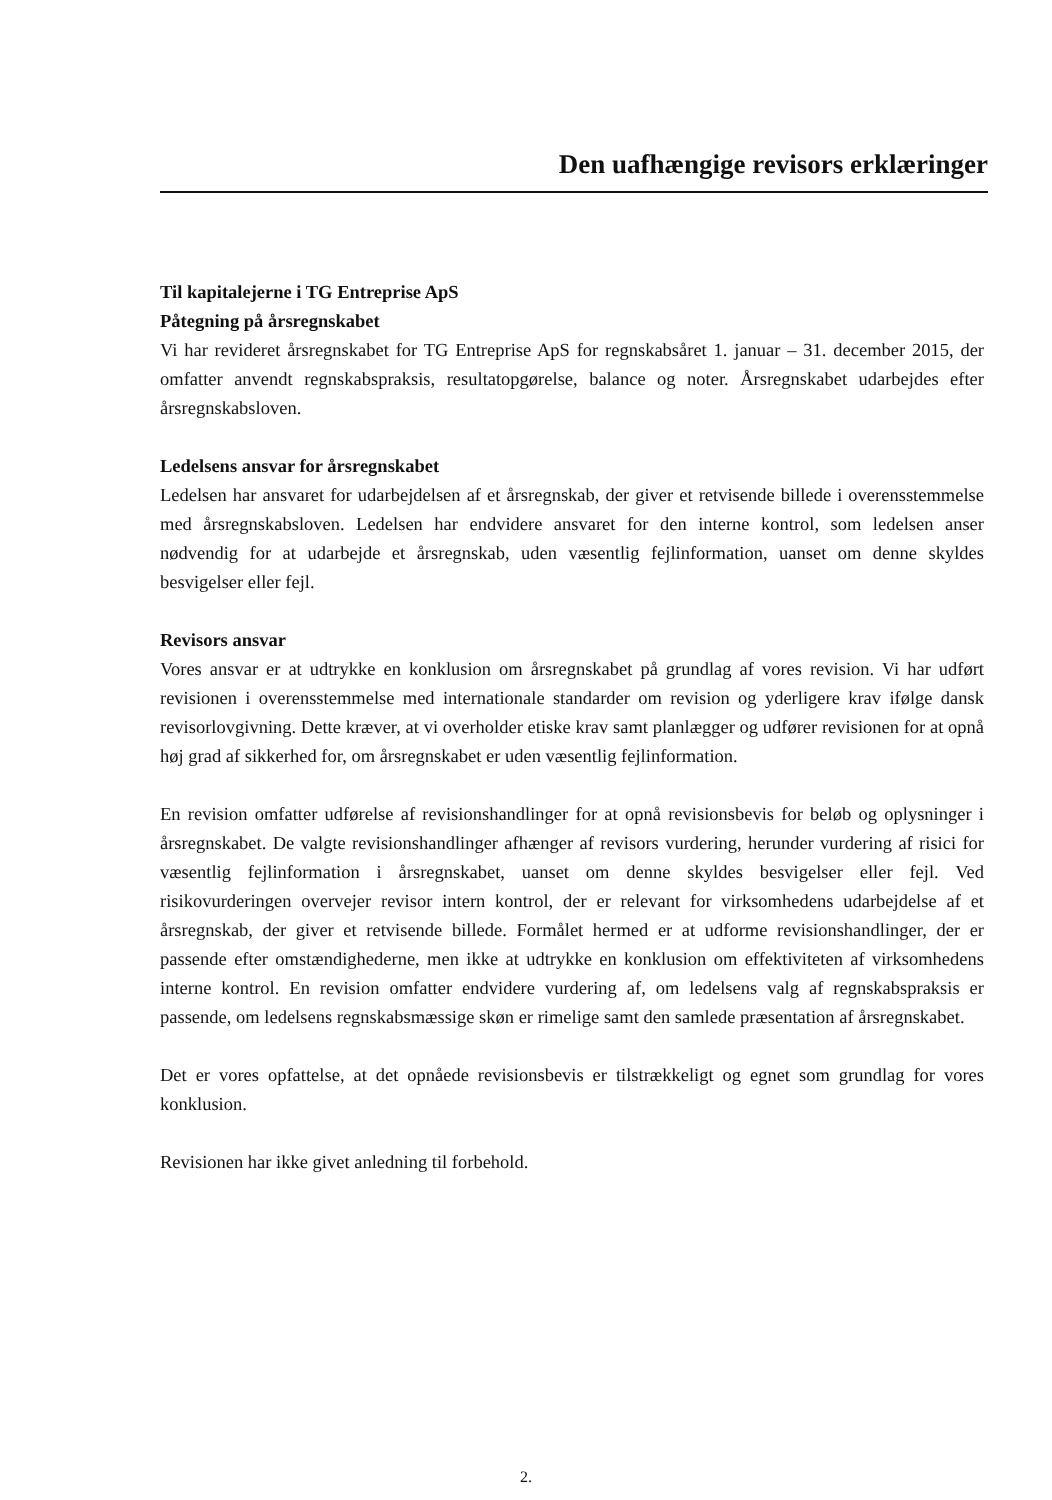Den uafhængige revisors erklæringer
Til kapitalejerne i TG Entreprise ApS
Påtegning på årsregnskabet
Vi har revideret årsregnskabet for TG Entreprise ApS for regnskabsåret 1. januar – 31. december 2015, der omfatter anvendt regnskabspraksis, resultatopgørelse, balance og noter. Årsregnskabet udarbejdes efter årsregnskabsloven.
Ledelsens ansvar for årsregnskabet
Ledelsen har ansvaret for udarbejdelsen af et årsregnskab, der giver et retvisende billede i overensstemmelse med årsregnskabsloven. Ledelsen har endvidere ansvaret for den interne kontrol, som ledelsen anser nødvendig for at udarbejde et årsregnskab, uden væsentlig fejlinformation, uanset om denne skyldes besvigelser eller fejl.
Revisors ansvar
Vores ansvar er at udtrykke en konklusion om årsregnskabet på grundlag af vores revision. Vi har udført revisionen i overensstemmelse med internationale standarder om revision og yderligere krav ifølge dansk revisorlovgivning. Dette kræver, at vi overholder etiske krav samt planlægger og udfører revisionen for at opnå høj grad af sikkerhed for, om årsregnskabet er uden væsentlig fejlinformation.
En revision omfatter udførelse af revisionshandlinger for at opnå revisionsbevis for beløb og oplysninger i årsregnskabet. De valgte revisionshandlinger afhænger af revisors vurdering, herunder vurdering af risici for væsentlig fejlinformation i årsregnskabet, uanset om denne skyldes besvigelser eller fejl. Ved risikovurderingen overvejer revisor intern kontrol, der er relevant for virksomhedens udarbejdelse af et årsregnskab, der giver et retvisende billede. Formålet hermed er at udforme revisionshandlinger, der er passende efter omstændighederne, men ikke at udtrykke en konklusion om effektiviteten af virksomhedens interne kontrol. En revision omfatter endvidere vurdering af, om ledelsens valg af regnskabspraksis er passende, om ledelsens regnskabsmæssige skøn er rimelige samt den samlede præsentation af årsregnskabet.
Det er vores opfattelse, at det opnåede revisionsbevis er tilstrækkeligt og egnet som grundlag for vores konklusion.
Revisionen har ikke givet anledning til forbehold.
2.